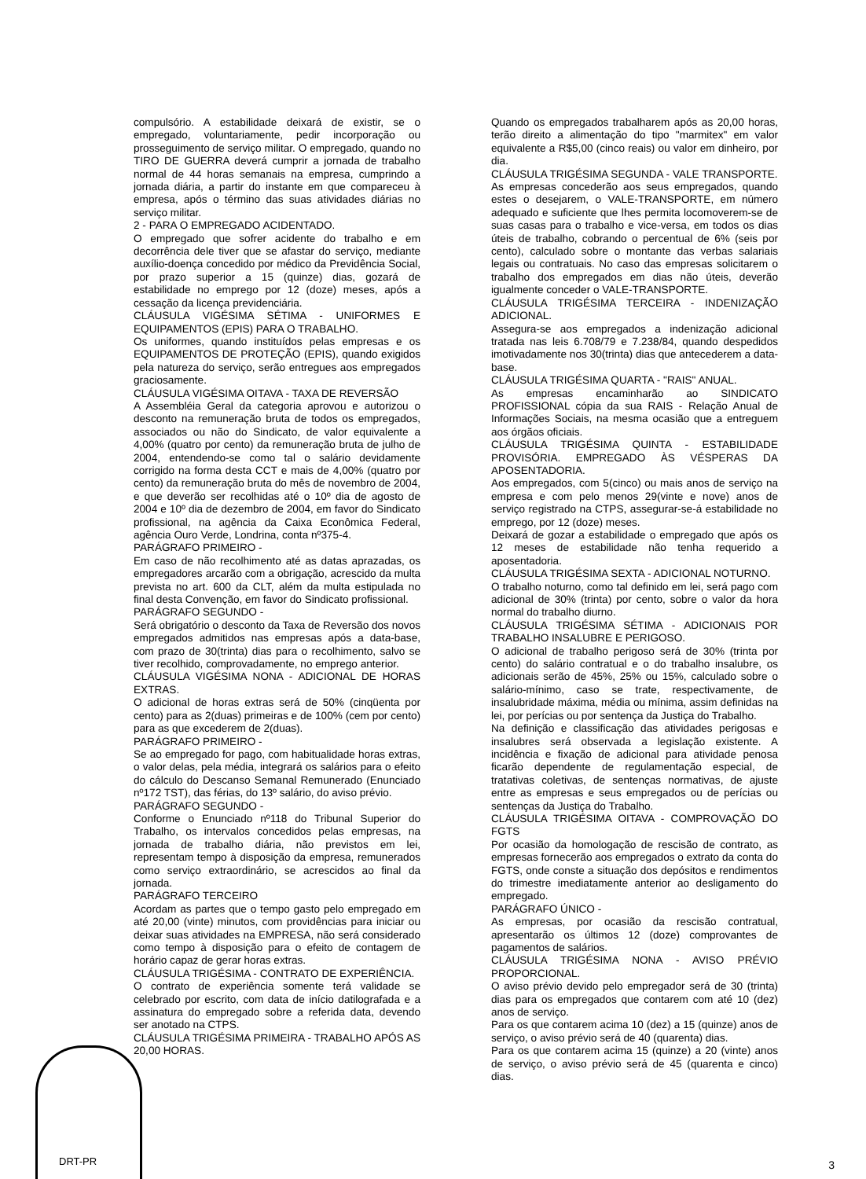compulsório. A estabilidade deixará de existir, se o empregado, voluntariamente, pedir incorporação ou prosseguimento de serviço militar. O empregado, quando no TIRO DE GUERRA deverá cumprir a jornada de trabalho normal de 44 horas semanais na empresa, cumprindo a jornada diária, a partir do instante em que compareceu à empresa, após o término das suas atividades diárias no serviço militar.
2 - PARA O EMPREGADO ACIDENTADO.
O empregado que sofrer acidente do trabalho e em decorrência dele tiver que se afastar do serviço, mediante auxílio-doença concedido por médico da Previdência Social, por prazo superior a 15 (quinze) dias, gozará de estabilidade no emprego por 12 (doze) meses, após a cessação da licença previdenciária.
CLÁUSULA VIGÉSIMA SÉTIMA - UNIFORMES E EQUIPAMENTOS (EPIS) PARA O TRABALHO.
Os uniformes, quando instituídos pelas empresas e os EQUIPAMENTOS DE PROTEÇÃO (EPIS), quando exigidos pela natureza do serviço, serão entregues aos empregados graciosamente.
CLÁUSULA VIGÉSIMA OITAVA - TAXA DE REVERSÃO
A Assembléia Geral da categoria aprovou e autorizou o desconto na remuneração bruta de todos os empregados, associados ou não do Sindicato, de valor equivalente a 4,00% (quatro por cento) da remuneração bruta de julho de 2004, entendendo-se como tal o salário devidamente corrigido na forma desta CCT e mais de 4,00% (quatro por cento) da remuneração bruta do mês de novembro de 2004, e que deverão ser recolhidas até o 10º dia de agosto de 2004 e 10º dia de dezembro de 2004, em favor do Sindicato profissional, na agência da Caixa Econômica Federal, agência Ouro Verde, Londrina, conta nº375-4.
PARÁGRAFO PRIMEIRO -
Em caso de não recolhimento até as datas aprazadas, os empregadores arcarão com a obrigação, acrescido da multa prevista no art. 600 da CLT, além da multa estipulada no final desta Convenção, em favor do Sindicato profissional.
PARÁGRAFO SEGUNDO -
Será obrigatório o desconto da Taxa de Reversão dos novos empregados admitidos nas empresas após a data-base, com prazo de 30(trinta) dias para o recolhimento, salvo se tiver recolhido, comprovadamente, no emprego anterior.
CLÁUSULA VIGÉSIMA NONA - ADICIONAL DE HORAS EXTRAS.
O adicional de horas extras será de 50% (cinqüenta por cento) para as 2(duas) primeiras e de 100% (cem por cento) para as que excederem de 2(duas).
PARÁGRAFO PRIMEIRO -
Se ao empregado for pago, com habitualidade horas extras, o valor delas, pela média, integrará os salários para o efeito do cálculo do Descanso Semanal Remunerado (Enunciado nº172 TST), das férias, do 13º salário, do aviso prévio.
PARÁGRAFO SEGUNDO -
Conforme o Enunciado nº118 do Tribunal Superior do Trabalho, os intervalos concedidos pelas empresas, na jornada de trabalho diária, não previstos em lei, representam tempo à disposição da empresa, remunerados como serviço extraordinário, se acrescidos ao final da jornada.
PARÁGRAFO TERCEIRO
Acordam as partes que o tempo gasto pelo empregado em até 20,00 (vinte) minutos, com providências para iniciar ou deixar suas atividades na EMPRESA, não será considerado como tempo à disposição para o efeito de contagem de horário capaz de gerar horas extras.
CLÁUSULA TRIGÉSIMA - CONTRATO DE EXPERIÊNCIA.
O contrato de experiência somente terá validade se celebrado por escrito, com data de início datilografada e a assinatura do empregado sobre a referida data, devendo ser anotado na CTPS.
CLÁUSULA TRIGÉSIMA PRIMEIRA - TRABALHO APÓS AS 20,00 HORAS.
Quando os empregados trabalharem após as 20,00 horas, terão direito a alimentação do tipo "marmitex" em valor equivalente a R$5,00 (cinco reais) ou valor em dinheiro, por dia.
CLÁUSULA TRIGÉSIMA SEGUNDA - VALE TRANSPORTE.
As empresas concederão aos seus empregados, quando estes o desejarem, o VALE-TRANSPORTE, em número adequado e suficiente que lhes permita locomoverem-se de suas casas para o trabalho e vice-versa, em todos os dias úteis de trabalho, cobrando o percentual de 6% (seis por cento), calculado sobre o montante das verbas salariais legais ou contratuais. No caso das empresas solicitarem o trabalho dos empregados em dias não úteis, deverão igualmente conceder o VALE-TRANSPORTE.
CLÁUSULA TRIGÉSIMA TERCEIRA - INDENIZAÇÃO ADICIONAL.
Assegura-se aos empregados a indenização adicional tratada nas leis 6.708/79 e 7.238/84, quando despedidos imotivadamente nos 30(trinta) dias que antecederem a data-base.
CLÁUSULA TRIGÉSIMA QUARTA - "RAIS" ANUAL.
As empresas encaminharão ao SINDICATO PROFISSIONAL cópia da sua RAIS - Relação Anual de Informações Sociais, na mesma ocasião que a entreguem aos órgãos oficiais.
CLÁUSULA TRIGÉSIMA QUINTA - ESTABILIDADE PROVISÓRIA. EMPREGADO ÀS VÉSPERAS DA APOSENTADORIA.
Aos empregados, com 5(cinco) ou mais anos de serviço na empresa e com pelo menos 29(vinte e nove) anos de serviço registrado na CTPS, assegurar-se-á estabilidade no emprego, por 12 (doze) meses.
Deixará de gozar a estabilidade o empregado que após os 12 meses de estabilidade não tenha requerido a aposentadoria.
CLÁUSULA TRIGÉSIMA SEXTA - ADICIONAL NOTURNO.
O trabalho noturno, como tal definido em lei, será pago com adicional de 30% (trinta) por cento, sobre o valor da hora normal do trabalho diurno.
CLÁUSULA TRIGÉSIMA SÉTIMA - ADICIONAIS POR TRABALHO INSALUBRE E PERIGOSO.
O adicional de trabalho perigoso será de 30% (trinta por cento) do salário contratual e o do trabalho insalubre, os adicionais serão de 45%, 25% ou 15%, calculado sobre o salário-mínimo, caso se trate, respectivamente, de insalubridade máxima, média ou mínima, assim definidas na lei, por perícias ou por sentença da Justiça do Trabalho.
Na definição e classificação das atividades perigosas e insalubres será observada a legislação existente. A incidência e fixação de adicional para atividade penosa ficarão dependente de regulamentação especial, de tratativas coletivas, de sentenças normativas, de ajuste entre as empresas e seus empregados ou de perícias ou sentenças da Justiça do Trabalho.
CLÁUSULA TRIGÉSIMA OITAVA - COMPROVAÇÃO DO FGTS
Por ocasião da homologação de rescisão de contrato, as empresas fornecerão aos empregados o extrato da conta do FGTS, onde conste a situação dos depósitos e rendimentos do trimestre imediatamente anterior ao desligamento do empregado.
PARÁGRAFO ÚNICO -
As empresas, por ocasião da rescisão contratual, apresentarão os últimos 12 (doze) comprovantes de pagamentos de salários.
CLÁUSULA TRIGÉSIMA NONA - AVISO PRÉVIO PROPORCIONAL.
O aviso prévio devido pelo empregador será de 30 (trinta) dias para os empregados que contarem com até 10 (dez) anos de serviço.
Para os que contarem acima 10 (dez) a 15 (quinze) anos de serviço, o aviso prévio será de 40 (quarenta) dias.
Para os que contarem acima 15 (quinze) a 20 (vinte) anos de serviço, o aviso prévio será de 45 (quarenta e cinco) dias.
DRT-PR 3